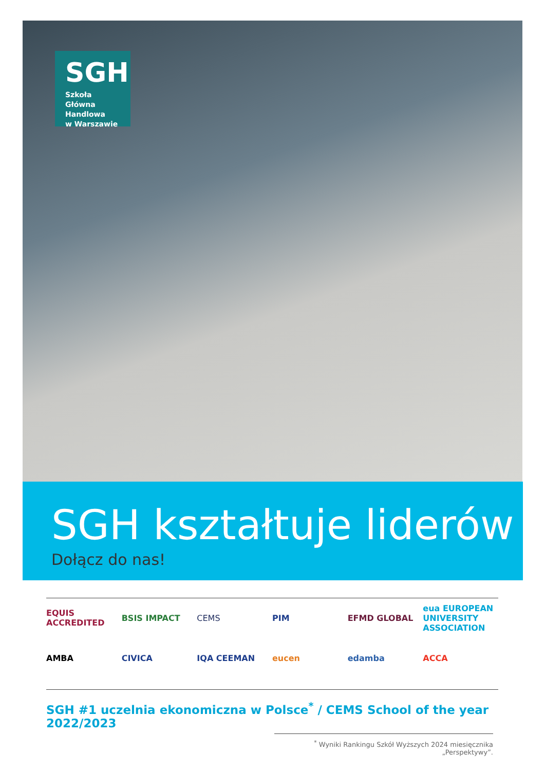SGH
Szkoła Główna
Handlowa
w Warszawie
SGH kształtuje liderów
Dołącz do nas!
EQUIS ACCREDITED
BSIS IMPACT
CEMS
PIM
EFMD GLOBAL
eua EUROPEAN UNIVERSITY ASSOCIATION
AMBA
CIVICA
IQA CEEMAN
eucen
edamba
ACCA
SGH #1 uczelnia ekonomiczna w Polsce<sup>*</sup> / CEMS School of the year 2022/2023
<sup>*</sup> Wyniki Rankingu Szkół Wyższych 2024 miesięcznika „Perspektywy”.